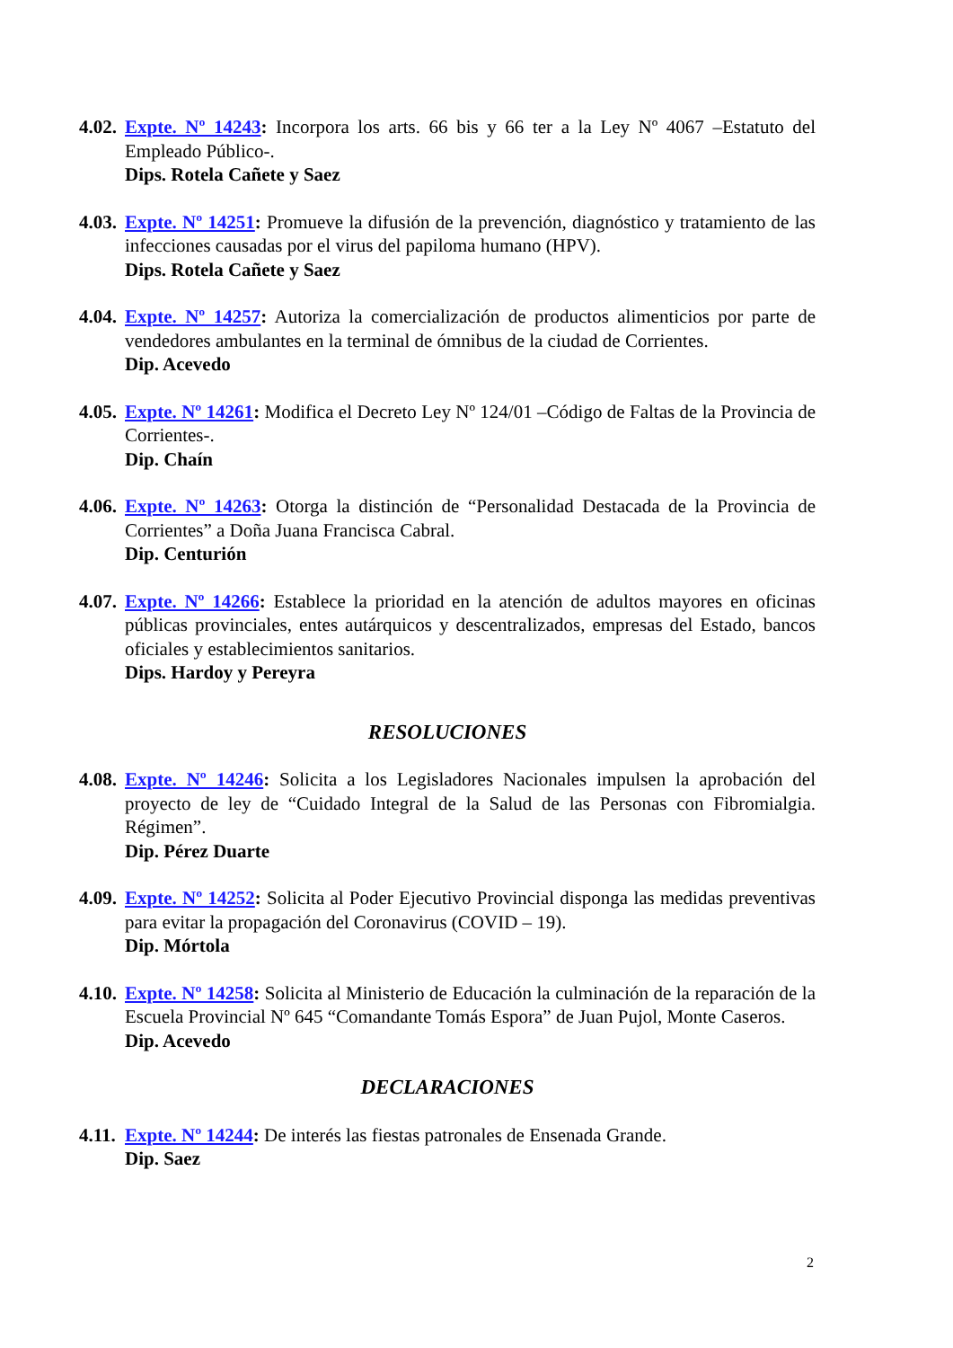4.02.
Expte. Nº 14243: Incorpora los arts. 66 bis y 66 ter a la Ley Nº 4067 –Estatuto del Empleado Público-.
Dips. Rotela Cañete y Saez
4.03.
Expte. Nº 14251: Promueve la difusión de la prevención, diagnóstico y tratamiento de las infecciones causadas por el virus del papiloma humano (HPV).
Dips. Rotela Cañete y Saez
4.04.
Expte. Nº 14257: Autoriza la comercialización de productos alimenticios por parte de vendedores ambulantes en la terminal de ómnibus de la ciudad de Corrientes.
Dip. Acevedo
4.05.
Expte. Nº 14261: Modifica el Decreto Ley Nº 124/01 –Código de Faltas de la Provincia de Corrientes-.
Dip. Chaín
4.06.
Expte. Nº 14263: Otorga la distinción de “Personalidad Destacada de la Provincia de Corrientes” a Doña Juana Francisca Cabral.
Dip. Centurión
4.07.
Expte. Nº 14266: Establece la prioridad en la atención de adultos mayores en oficinas públicas provinciales, entes autárquicos y descentralizados, empresas del Estado, bancos oficiales y establecimientos sanitarios.
Dips. Hardoy y Pereyra
RESOLUCIONES
4.08.
Expte. Nº 14246: Solicita a los Legisladores Nacionales impulsen la aprobación del proyecto de ley de “Cuidado Integral de la Salud de las Personas con Fibromialgia. Régimen”.
Dip. Pérez Duarte
4.09.
Expte. Nº 14252: Solicita al Poder Ejecutivo Provincial disponga las medidas preventivas para evitar la propagación del Coronavirus (COVID – 19).
Dip. Mórtola
4.10.
Expte. Nº 14258: Solicita al Ministerio de Educación la culminación de la reparación de la Escuela Provincial Nº 645 “Comandante Tomás Espora” de Juan Pujol, Monte Caseros.
Dip. Acevedo
DECLARACIONES
4.11.
Expte. Nº 14244: De interés las fiestas patronales de Ensenada Grande.
Dip. Saez
2